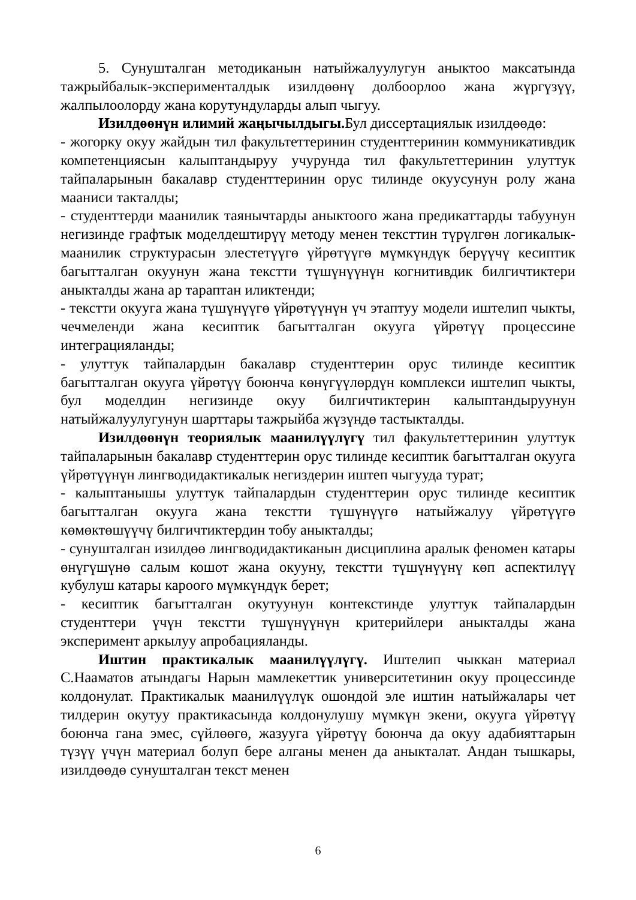5. Сунушталган методиканын натыйжалуулугун аныктоо максатында тажрыйбалык-эксперименталдык изилдөөнү долбоорлоо жана жүргүзүү, жалпылоолорду жана корутундуларды алып чыгуу.
Изилдөөнүн илимий жаңычылдыгы. Бул диссертациялык изилдөөдө:
- жогорку окуу жайдын тил факультеттеринин студенттеринин коммуникативдик компетенциясын калыптандыруу учурунда тил факультеттеринин улуттук тайпаларынын бакалавр студенттеринин орус тилинде окуусунун ролу жана мааниси такталды;
- студенттерди маанилик таянычтарды аныктоого жана предикаттарды табуунун негизинде графтык моделдештирүү методу менен тексттин түрүлгөн логикалык-маанилик структурасын элестетүүгө үйрөтүүгө мүмкүндүк берүүчү кесиптик багытталган окуунун жана текстти түшүнүүнүн когнитивдик билгичтиктери аныкталды жана ар тараптан иликтенди;
- текстти окууга жана түшүнүүгө үйрөтүүнүн үч этаптуу модели иштелип чыкты, чечмеленди жана кесиптик багытталган окууга үйрөтүү процессине интеграцияланды;
- улуттук тайпалардын бакалавр студенттерин орус тилинде кесиптик багытталган окууга үйрөтүү боюнча көнүгүүлөрдүн комплекси иштелип чыкты, бул моделдин негизинде окуу билгичтиктерин калыптандыруунун натыйжалуулугунун шарттары тажрыйба жүзүндө тастыкталды.
Изилдөөнүн теориялык маанилүүлүгү тил факультеттеринин улуттук тайпаларынын бакалавр студенттерин орус тилинде кесиптик багытталган окууга үйрөтүүнүн лингводидактикалык негиздерин иштеп чыгууда турат;
- калыптанышы улуттук тайпалардын студенттерин орус тилинде кесиптик багытталган окууга жана текстти түшүнүүгө натыйжалуу үйрөтүүгө көмөктөшүүчү билгичтиктердин тобу аныкталды;
- сунушталган изилдөө лингводидактиканын дисциплина аралык феномен катары өнүгүшүнө салым кошот жана окууну, текстти түшүнүүнү көп аспектилүү кубулуш катары кароого мүмкүндүк берет;
- кесиптик багытталган окутуунун контекстинде улуттук тайпалардын студенттери үчүн текстти түшүнүүнүн критерийлери аныкталды жана эксперимент аркылуу апробацияланды.
Иштин практикалык маанилүүлүгү. Иштелип чыккан материал С.Нааматов атындагы Нарын мамлекеттик университетинин окуу процессинде колдонулат. Практикалык маанилүүлүк ошондой эле иштин натыйжалары чет тилдерин окутуу практикасында колдонулушу мүмкүн экени, окууга үйрөтүү боюнча гана эмес, сүйлөөгө, жазууга үйрөтүү боюнча да окуу адабияттарын түзүү үчүн материал болуп бере алганы менен да аныкталат. Андан тышкары, изилдөөдө сунушталган текст менен
6